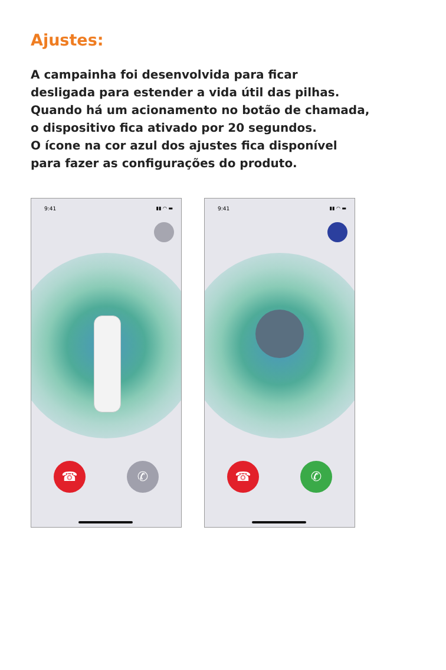Ajustes:
A campainha foi desenvolvida para ficar
desligada para estender a vida útil das pilhas.
Quando há um acionamento no botão de chamada,
o dispositivo fica ativado por 20 segundos.
O ícone na cor azul dos ajustes fica disponível
para fazer as configurações do produto.
9:41
▮▮ ◠ ▬
☎ ✆
9:41
▮▮ ◠ ▬
☎ ✆